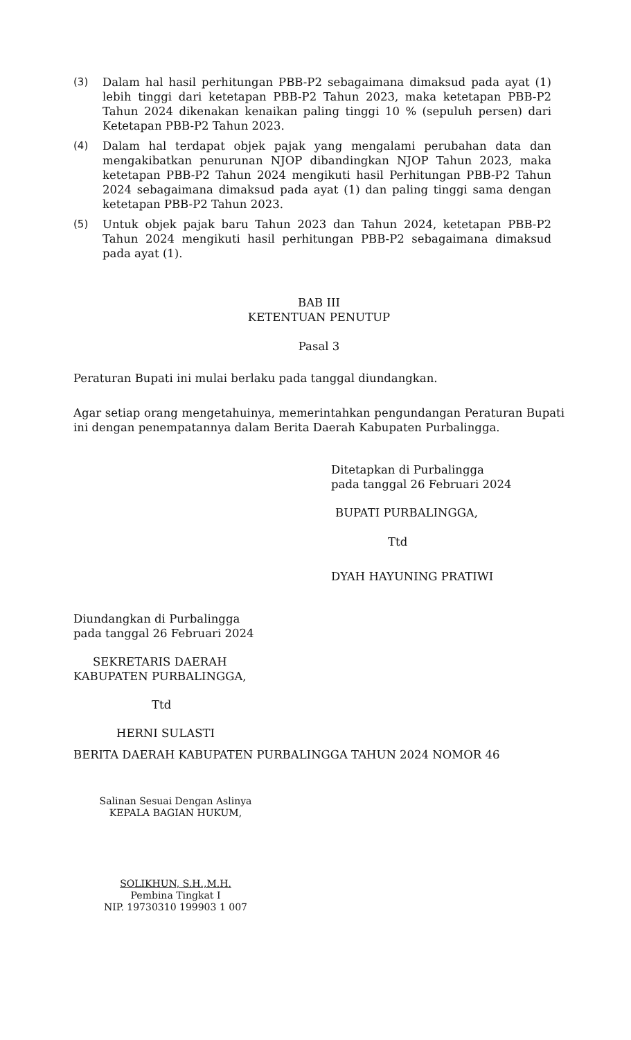(3) Dalam hal hasil perhitungan PBB-P2 sebagaimana dimaksud pada ayat (1) lebih tinggi dari ketetapan PBB-P2 Tahun 2023, maka ketetapan PBB-P2 Tahun 2024 dikenakan kenaikan paling tinggi 10 % (sepuluh persen) dari Ketetapan PBB-P2 Tahun 2023.
(4) Dalam hal terdapat objek pajak yang mengalami perubahan data dan mengakibatkan penurunan NJOP dibandingkan NJOP Tahun 2023, maka ketetapan PBB-P2 Tahun 2024 mengikuti hasil Perhitungan PBB-P2 Tahun 2024 sebagaimana dimaksud pada ayat (1) dan paling tinggi sama dengan ketetapan PBB-P2 Tahun 2023.
(5) Untuk objek pajak baru Tahun 2023 dan Tahun 2024, ketetapan PBB-P2 Tahun 2024 mengikuti hasil perhitungan PBB-P2 sebagaimana dimaksud pada ayat (1).
BAB III
KETENTUAN PENUTUP
Pasal 3
Peraturan Bupati ini mulai berlaku pada tanggal diundangkan.
Agar setiap orang mengetahuinya, memerintahkan pengundangan Peraturan Bupati ini dengan penempatannya dalam Berita Daerah Kabupaten Purbalingga.
Ditetapkan di Purbalingga
pada tanggal 26 Februari 2024
BUPATI PURBALINGGA,
Ttd
DYAH HAYUNING PRATIWI
Diundangkan di Purbalingga
pada tanggal 26 Februari 2024
SEKRETARIS DAERAH
KABUPATEN PURBALINGGA,
Ttd
HERNI SULASTI
BERITA DAERAH KABUPATEN PURBALINGGA TAHUN 2024 NOMOR 46
Salinan Sesuai Dengan Aslinya
KEPALA BAGIAN HUKUM,
SOLIKHUN, S.H.,M.H.
Pembina Tingkat I
NIP. 19730310 199903 1 007